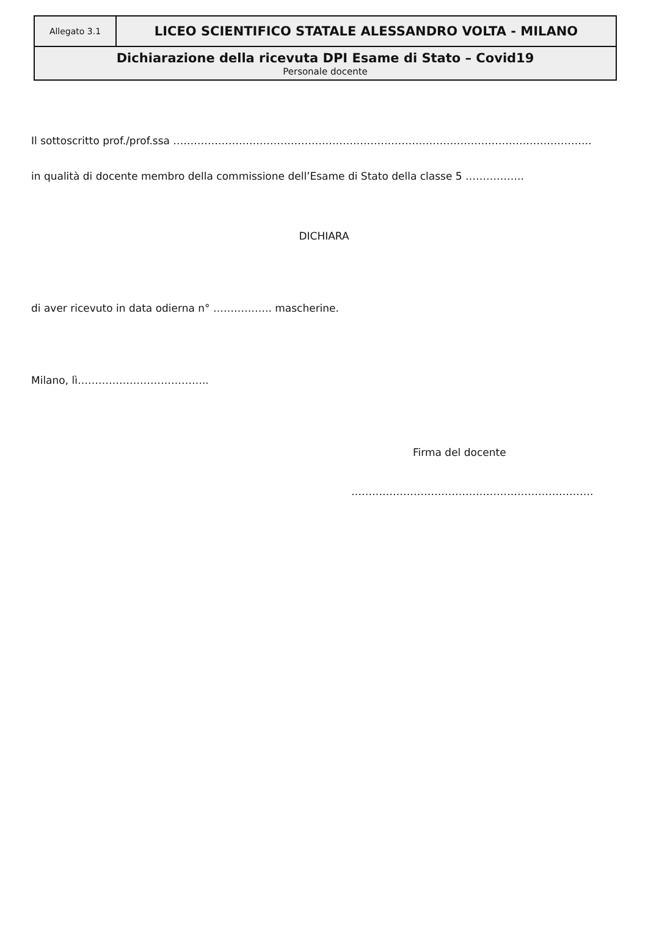| Allegato 3.1 | LICEO SCIENTIFICO STATALE ALESSANDRO VOLTA - MILANO |
| Dichiarazione della ricevuta DPI Esame di Stato – Covid19 Personale docente | |
Il sottoscritto prof./prof.ssa ………………………………………………………………………………………………………….
in qualità di docente membro della commissione dell’Esame di Stato della classe 5 ……………..
DICHIARA
di aver ricevuto in data odierna n° …………….. mascherine.
Milano, lì………………………………..
Firma del docente
…………………………………………………………….